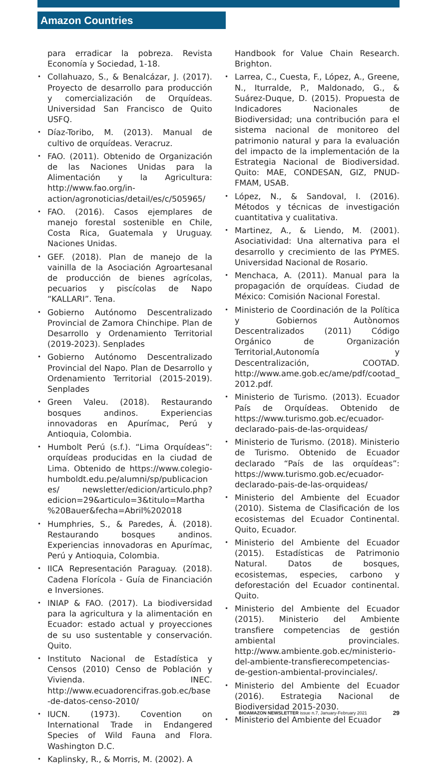Amazon Countries
para erradicar la pobreza. Revista Economía y Sociedad, 1-18.
• Collahuazo, S., & Benalcázar, J. (2017). Proyecto de desarrollo para producción y comercialización de Orquídeas. Universidad San Francisco de Quito USFQ.
• Díaz-Toribo, M. (2013). Manual de cultivo de orquídeas. Veracruz.
• FAO. (2011). Obtenido de Organización de las Naciones Unidas para la Alimentación y la Agricultura: http://www.fao.org/in-action/agronoticias/detail/es/c/505965/
• FAO. (2016). Casos ejemplares de manejo forestal sostenible en Chile, Costa Rica, Guatemala y Uruguay. Naciones Unidas.
• GEF. (2018). Plan de manejo de la vainilla de la Asociación Agroartesanal de producción de bienes agrícolas, pecuarios y piscícolas de Napo “KALLARI”. Tena.
• Gobierno Autónomo Descentralizado Provincial de Zamora Chinchipe. Plan de Desarrollo y Ordenamiento Territorial (2019-2023). Senplades
• Gobierno Autónomo Descentralizado Provincial del Napo. Plan de Desarrollo y Ordenamiento Territorial (2015-2019). Senplades
• Green Valeu. (2018). Restaurando bosques andinos. Experiencias innovadoras en Apurímac, Perú y Antioquia, Colombia.
• Humbolt Perú (s.f.). “Lima Orquídeas”: orquídeas producidas en la ciudad de Lima. Obtenido de https://www.colegio-humboldt.edu.pe/alumni/sp/publicaciones/ newsletter/edicion/articulo.php?edicion=29&articulo=3&titulo=Martha%20Bauer&fecha=Abril%202018
• Humphries, S., & Paredes, Á. (2018). Restaurando bosques andinos. Experiencias innovadoras en Apurímac, Perú y Antioquia, Colombia.
• IICA Representación Paraguay. (2018). Cadena Florícola - Guía de Financiación e Inversiones.
• INIAP & FAO. (2017). La biodiversidad para la agricultura y la alimentación en Ecuador: estado actual y proyecciones de su uso sustentable y conservación. Quito.
• Instituto Nacional de Estadística y Censos (2010) Censo de Población y Vivienda. INEC. http://www.ecuadorencifras.gob.ec/base-de-datos-censo-2010/
• IUCN. (1973). Covention on International Trade in Endangered Species of Wild Fauna and Flora. Washington D.C.
• Kaplinsky, R., & Morris, M. (2002). A
Handbook for Value Chain Research. Brighton.
• Larrea, C., Cuesta, F., López, A., Greene, N., Iturralde, P., Maldonado, G., & Suárez-Duque, D. (2015). Propuesta de Indicadores Nacionales de Biodiversidad; una contribución para el sistema nacional de monitoreo del patrimonio natural y para la evaluación del impacto de la implementación de la Estrategia Nacional de Biodiversidad. Quito: MAE, CONDESAN, GIZ, PNUD-FMAM, USAB.
• López, N., & Sandoval, I. (2016). Métodos y técnicas de investigación cuantitativa y cualitativa.
• Martinez, A., & Liendo, M. (2001). Asociatividad: Una alternativa para el desarrollo y crecimiento de las PYMES. Universidad Nacional de Rosario.
• Menchaca, A. (2011). Manual para la propagación de orquídeas. Ciudad de México: Comisión Nacional Forestal.
• Ministerio de Coordinación de la Política y Gobiernos Autònomos Descentralizados (2011) Código Orgánico de Organización Territorial,Autonomía y Descentralización, COOTAD. http://www.ame.gob.ec/ame/pdf/cootad_2012.pdf.
• Ministerio de Turismo. (2013). Ecuador País de Orquídeas. Obtenido de https://www.turismo.gob.ec/ecuador-declarado-pais-de-las-orquideas/
• Ministerio de Turismo. (2018). Ministerio de Turismo. Obtenido de Ecuador declarado “País de las orquídeas”: https://www.turismo.gob.ec/ecuador-declarado-pais-de-las-orquideas/
• Ministerio del Ambiente del Ecuador (2010). Sistema de Clasificación de los ecosistemas del Ecuador Continental. Quito, Ecuador.
• Ministerio del Ambiente del Ecuador (2015). Estadísticas de Patrimonio Natural. Datos de bosques, ecosistemas, especies, carbono y deforestación del Ecuador continental. Quito.
• Ministerio del Ambiente del Ecuador (2015). Ministerio del Ambiente transfiere competencias de gestión ambiental provinciales. http://www.ambiente.gob.ec/ministerio-del-ambiente-transfierecompetencias-de-gestion-ambiental-provinciales/.
• Ministerio del Ambiente del Ecuador (2016). Estrategia Nacional de Biodiversidad 2015-2030.
• Ministerio del Ambiente del Ecuador
BIOAMAZON NEWSLETTER issue n.7, January-February 2021 29